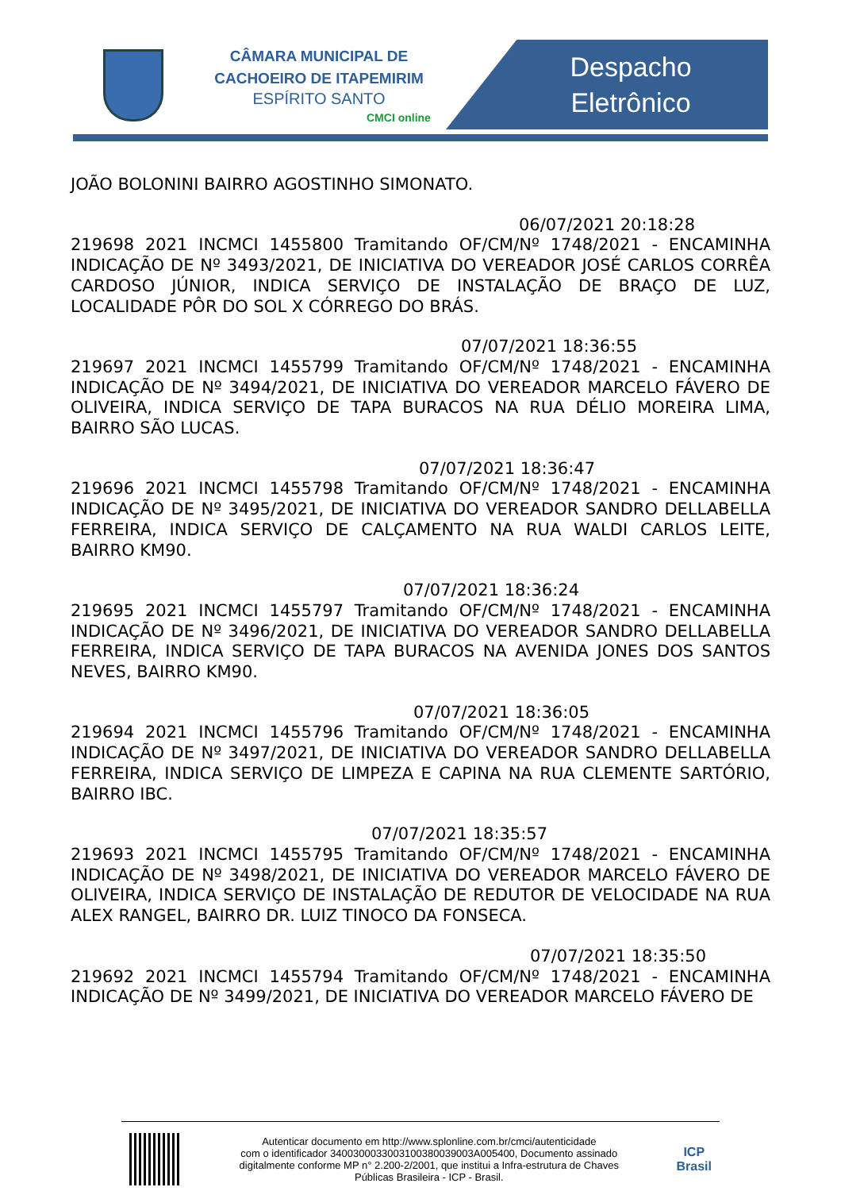CÂMARA MUNICIPAL DE
CACHOEIRO DE ITAPEMIRIM
ESPÍRITO SANTO
CMCI online
Despacho
Eletrônico
JOÃO BOLONINI BAIRRO AGOSTINHO SIMONATO.
06/07/2021 20:18:28
219698 2021 INCMCI 1455800 Tramitando OF/CM/Nº 1748/2021 - ENCAMINHA INDICAÇÃO DE Nº 3493/2021, DE INICIATIVA DO VEREADOR JOSÉ CARLOS CORRÊA CARDOSO JÚNIOR, INDICA SERVIÇO DE INSTALAÇÃO DE BRAÇO DE LUZ, LOCALIDADE PÔR DO SOL X CÓRREGO DO BRÁS.
07/07/2021 18:36:55
219697 2021 INCMCI 1455799 Tramitando OF/CM/Nº 1748/2021 - ENCAMINHA INDICAÇÃO DE Nº 3494/2021, DE INICIATIVA DO VEREADOR MARCELO FÁVERO DE OLIVEIRA, INDICA SERVIÇO DE TAPA BURACOS NA RUA DÉLIO MOREIRA LIMA, BAIRRO SÃO LUCAS.
07/07/2021 18:36:47
219696 2021 INCMCI 1455798 Tramitando OF/CM/Nº 1748/2021 - ENCAMINHA INDICAÇÃO DE Nº 3495/2021, DE INICIATIVA DO VEREADOR SANDRO DELLABELLA FERREIRA, INDICA SERVIÇO DE CALÇAMENTO NA RUA WALDI CARLOS LEITE, BAIRRO KM90.
07/07/2021 18:36:24
219695 2021 INCMCI 1455797 Tramitando OF/CM/Nº 1748/2021 - ENCAMINHA INDICAÇÃO DE Nº 3496/2021, DE INICIATIVA DO VEREADOR SANDRO DELLABELLA FERREIRA, INDICA SERVIÇO DE TAPA BURACOS NA AVENIDA JONES DOS SANTOS NEVES, BAIRRO KM90.
07/07/2021 18:36:05
219694 2021 INCMCI 1455796 Tramitando OF/CM/Nº 1748/2021 - ENCAMINHA INDICAÇÃO DE Nº 3497/2021, DE INICIATIVA DO VEREADOR SANDRO DELLABELLA FERREIRA, INDICA SERVIÇO DE LIMPEZA E CAPINA NA RUA CLEMENTE SARTÓRIO, BAIRRO IBC.
07/07/2021 18:35:57
219693 2021 INCMCI 1455795 Tramitando OF/CM/Nº 1748/2021 - ENCAMINHA INDICAÇÃO DE Nº 3498/2021, DE INICIATIVA DO VEREADOR MARCELO FÁVERO DE OLIVEIRA, INDICA SERVIÇO DE INSTALAÇÃO DE REDUTOR DE VELOCIDADE NA RUA ALEX RANGEL, BAIRRO DR. LUIZ TINOCO DA FONSECA.
07/07/2021 18:35:50
219692 2021 INCMCI 1455794 Tramitando OF/CM/Nº 1748/2021 - ENCAMINHA INDICAÇÃO DE Nº 3499/2021, DE INICIATIVA DO VEREADOR MARCELO FÁVERO DE
Autenticar documento em http://www.splonline.com.br/cmci/autenticidade
com o identificador 340030003300310038003900​3A005400, Documento assinado
digitalmente conforme MP n° 2.200-2/2001, que institui a Infra-estrutura de Chaves
Públicas Brasileira - ICP - Brasil.
ICP
Brasil